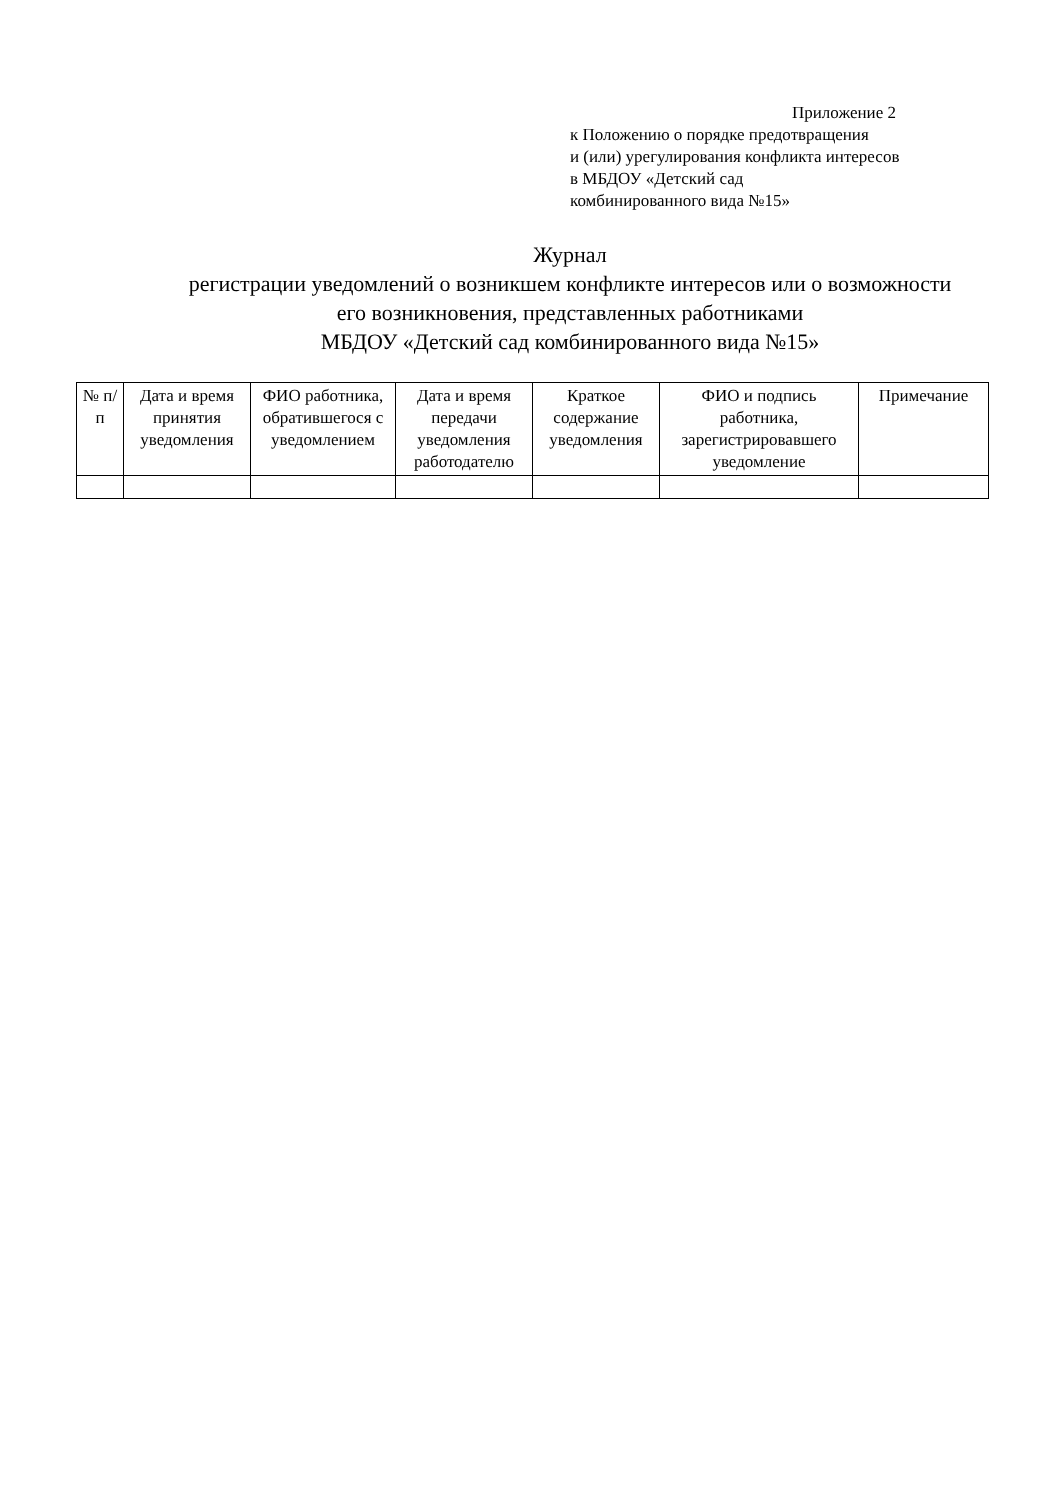Приложение 2
к Положению о порядке предотвращения
и (или) урегулирования конфликта интересов
в МБДОУ «Детский сад
комбинированного вида №15»
Журнал
регистрации уведомлений о возникшем конфликте интересов или о возможности
его возникновения, представленных работниками
МБДОУ «Детский сад комбинированного вида №15»
| № п/п | Дата и время принятия уведомления | ФИО работника, обратившегося с уведомлением | Дата и время передачи уведомления работодателю | Краткое содержание уведомления | ФИО и подпись работника, зарегистрировавшего уведомление | Примечание |
| --- | --- | --- | --- | --- | --- | --- |